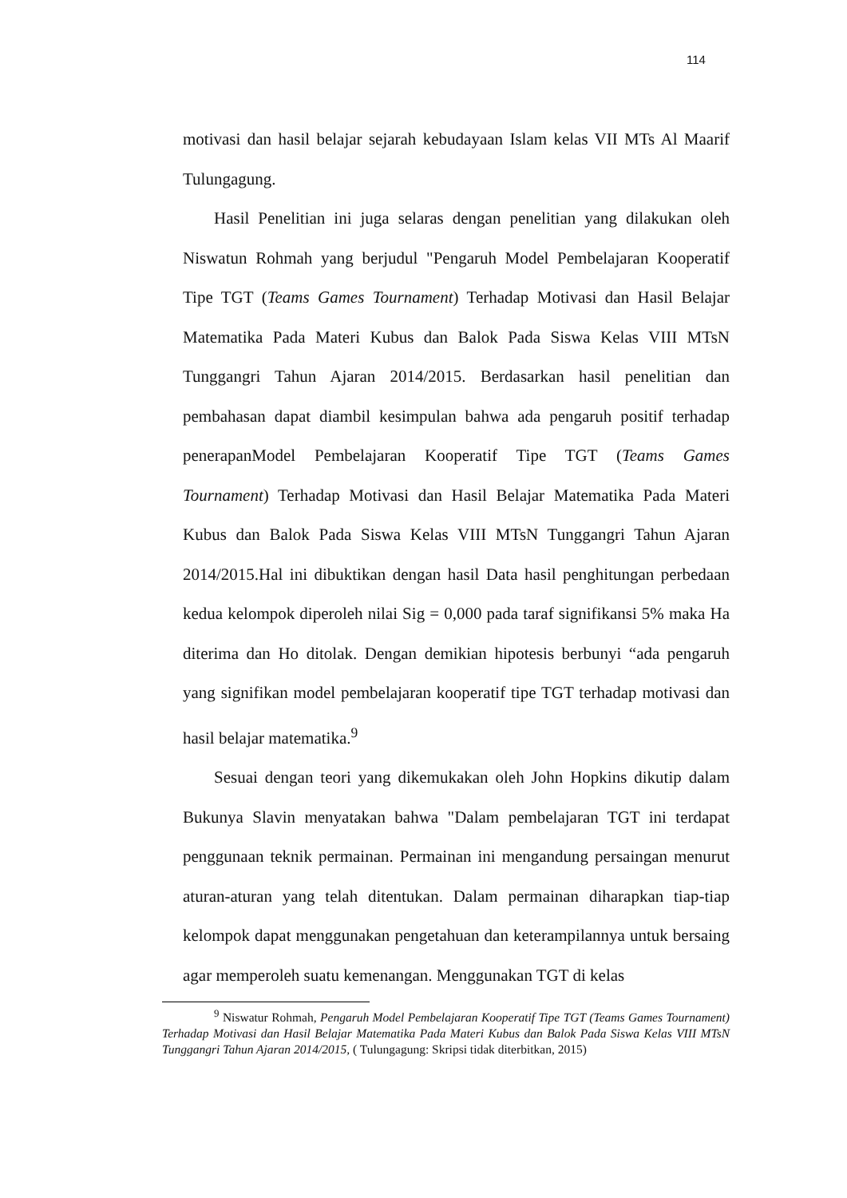114
motivasi dan hasil belajar sejarah kebudayaan Islam kelas VII MTs Al Maarif Tulungagung.
Hasil Penelitian ini juga selaras dengan penelitian yang dilakukan oleh Niswatun Rohmah yang berjudul "Pengaruh Model Pembelajaran Kooperatif Tipe TGT (Teams Games Tournament) Terhadap Motivasi dan Hasil Belajar Matematika Pada Materi Kubus dan Balok Pada Siswa Kelas VIII MTsN Tunggangri Tahun Ajaran 2014/2015. Berdasarkan hasil penelitian dan pembahasan dapat diambil kesimpulan bahwa ada pengaruh positif terhadap penerapanModel Pembelajaran Kooperatif Tipe TGT (Teams Games Tournament) Terhadap Motivasi dan Hasil Belajar Matematika Pada Materi Kubus dan Balok Pada Siswa Kelas VIII MTsN Tunggangri Tahun Ajaran 2014/2015.Hal ini dibuktikan dengan hasil Data hasil penghitungan perbedaan kedua kelompok diperoleh nilai Sig = 0,000 pada taraf signifikansi 5% maka Ha diterima dan Ho ditolak. Dengan demikian hipotesis berbunyi “ada pengaruh yang signifikan model pembelajaran kooperatif tipe TGT terhadap motivasi dan hasil belajar matematika.<sup>9</sup>
Sesuai dengan teori yang dikemukakan oleh John Hopkins dikutip dalam Bukunya Slavin menyatakan bahwa "Dalam pembelajaran TGT ini terdapat penggunaan teknik permainan. Permainan ini mengandung persaingan menurut aturan-aturan yang telah ditentukan. Dalam permainan diharapkan tiap-tiap kelompok dapat menggunakan pengetahuan dan keterampilannya untuk bersaing agar memperoleh suatu kemenangan. Menggunakan TGT di kelas
<sup>9</sup> Niswatur Rohmah, Pengaruh Model Pembelajaran Kooperatif Tipe TGT (Teams Games Tournament) Terhadap Motivasi dan Hasil Belajar Matematika Pada Materi Kubus dan Balok Pada Siswa Kelas VIII MTsN Tunggangri Tahun Ajaran 2014/2015, ( Tulungagung: Skripsi tidak diterbitkan, 2015)